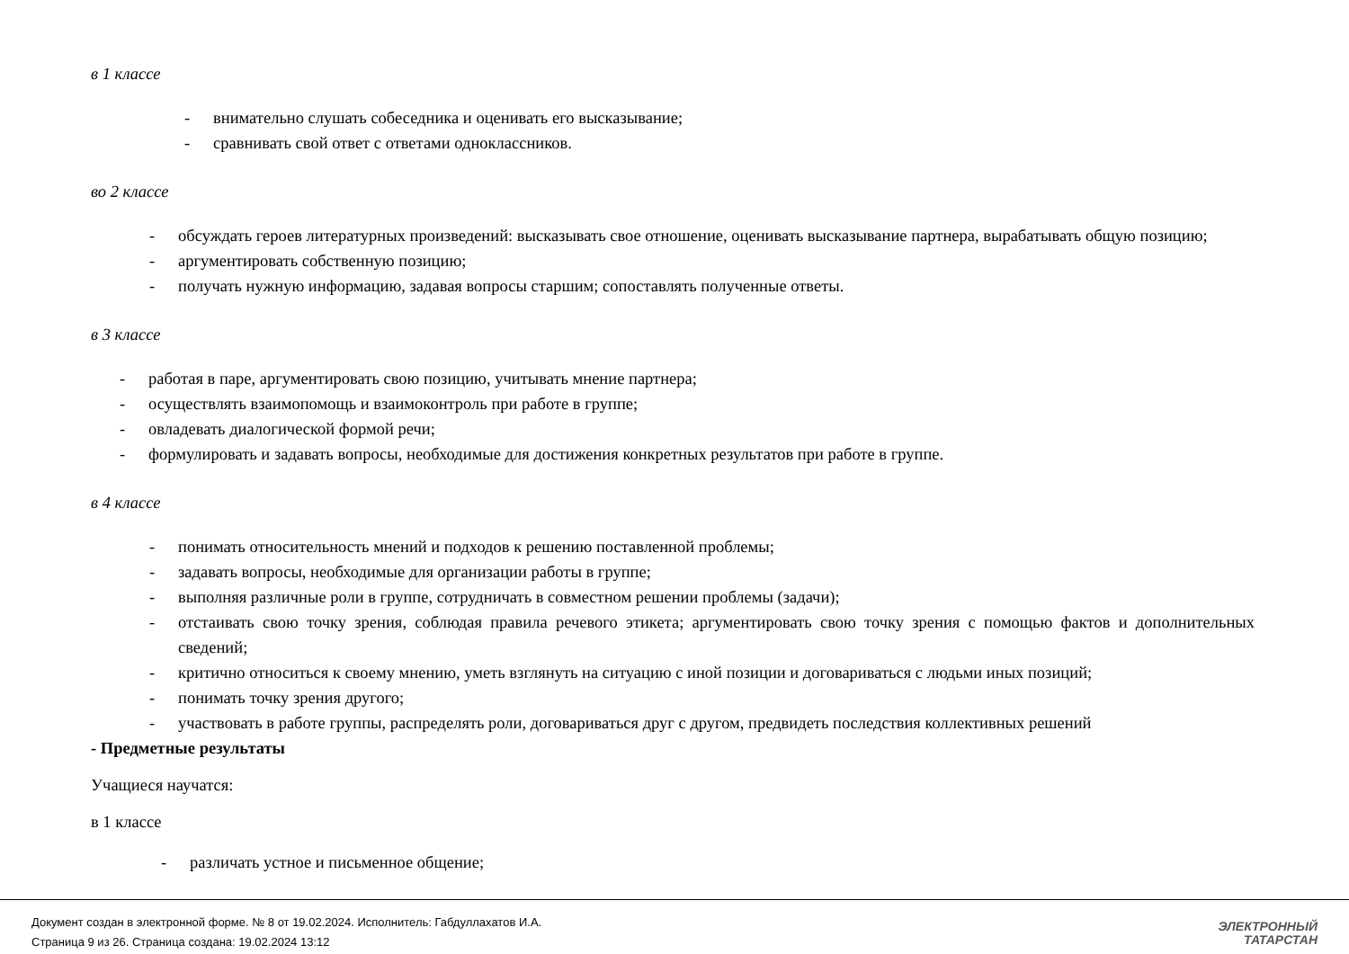в 1 классе
- внимательно слушать собеседника и оценивать его высказывание;
- сравнивать свой ответ с ответами одноклассников.
во 2 классе
- обсуждать героев литературных произведений: высказывать свое отношение, оценивать высказывание партнера, вырабатывать общую позицию;
- аргументировать собственную позицию;
- получать нужную информацию, задавая вопросы старшим; сопоставлять полученные ответы.
в 3 классе
- работая в паре, аргументировать свою позицию, учитывать мнение партнера;
- осуществлять взаимопомощь и взаимоконтроль при работе в группе;
- овладевать диалогической формой речи;
- формулировать и задавать вопросы, необходимые для достижения конкретных результатов при работе в группе.
в 4 классе
- понимать относительность мнений и подходов к решению поставленной проблемы;
- задавать вопросы, необходимые для организации работы в группе;
- выполняя различные роли в группе, сотрудничать в совместном решении проблемы (задачи);
- отстаивать свою точку зрения, соблюдая правила речевого этикета; аргументировать свою точку зрения с помощью фактов и дополнительных сведений;
- критично относиться к своему мнению, уметь взглянуть на ситуацию с иной позиции и договариваться с людьми иных позиций;
- понимать точку зрения другого;
- участвовать в работе группы, распределять роли, договариваться друг с другом, предвидеть последствия коллективных решений
- Предметные результаты
Учащиеся научатся:
в 1 классе
- различать устное и письменное общение;
Документ создан в электронной форме. № 8 от 19.02.2024. Исполнитель: Габдуллахатов И.А.
Страница 9 из 26. Страница создана: 19.02.2024 13:12
ЭЛЕКТРОННЫЙ
ТАТАРСТАН